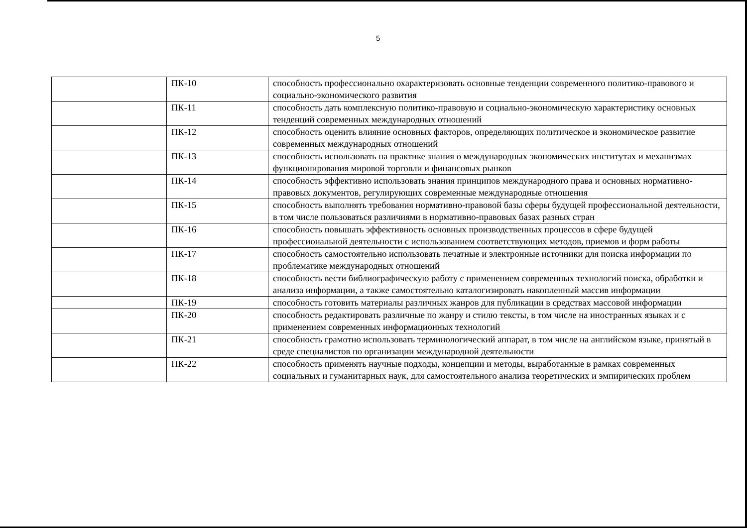5
| | ПК-10 | способность профессионально охарактеризовать основные тенденции современного политико-правового и социально-экономического развития |
| | ПК-11 | способность дать комплексную политико-правовую и социально-экономическую характеристику основных тенденций современных международных отношений |
| | ПК-12 | способность оценить влияние основных факторов, определяющих политическое и экономическое развитие современных международных отношений |
| | ПК-13 | способность использовать на практике знания о международных экономических институтах и механизмах функционирования мировой торговли и финансовых рынков |
| | ПК-14 | способность эффективно использовать знания принципов международного права и основных нормативно-правовых документов, регулирующих современные международные отношения |
| | ПК-15 | способность выполнять требования нормативно-правовой базы сферы будущей профессиональной деятельности, в том числе пользоваться различиями в нормативно-правовых базах разных стран |
| | ПК-16 | способность повышать эффективность основных производственных процессов в сфере будущей профессиональной деятельности с использованием соответствующих методов, приемов и форм работы |
| | ПК-17 | способность самостоятельно использовать печатные и электронные источники для поиска информации по проблематике международных отношений |
| | ПК-18 | способность вести библиографическую работу с применением современных технологий поиска, обработки и анализа информации, а также самостоятельно каталогизировать накопленный массив информации |
| | ПК-19 | способность готовить материалы различных жанров для публикации в средствах массовой информации |
| | ПК-20 | способность редактировать различные по жанру и стилю тексты, в том числе на иностранных языках и с применением современных информационных технологий |
| | ПК-21 | способность грамотно использовать терминологический аппарат, в том числе на английском языке, принятый в среде специалистов по организации международной деятельности |
| | ПК-22 | способность применять научные подходы, концепции и методы, выработанные в рамках современных социальных и гуманитарных наук, для самостоятельного анализа теоретических и эмпирических проблем |